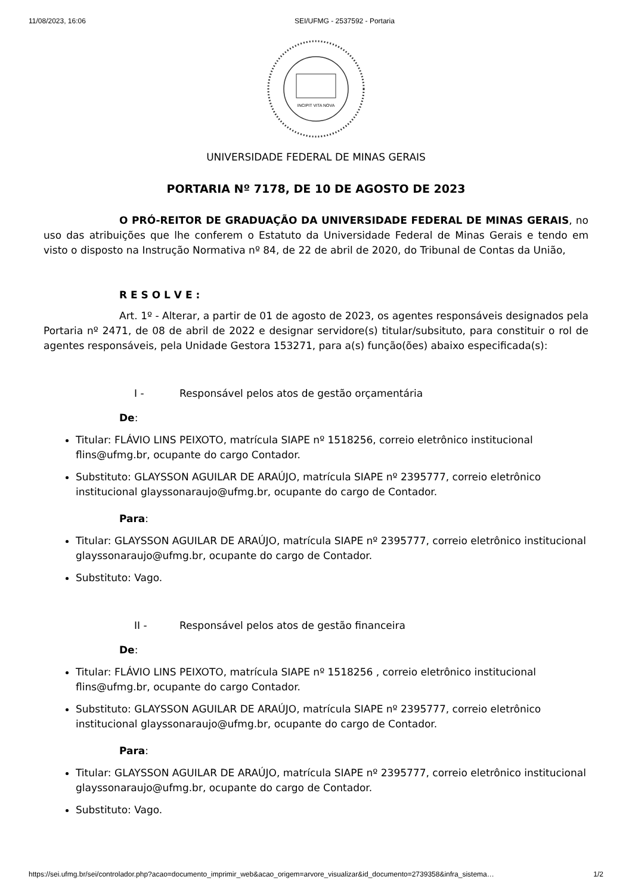11/08/2023, 16:06 SEI/UFMG - 2537592 - Portaria
INCIPIT VITA NOVA
UNIVERSIDADE FEDERAL DE MINAS GERAIS
PORTARIA Nº 7178, DE 10 DE AGOSTO DE 2023
O PRÓ-REITOR DE GRADUAÇÃO DA UNIVERSIDADE FEDERAL DE MINAS GERAIS, no uso das atribuições que lhe conferem o Estatuto da Universidade Federal de Minas Gerais e tendo em visto o disposto na Instrução Normativa nº 84, de 22 de abril de 2020, do Tribunal de Contas da União,
R E S O L V E :
Art. 1º - Alterar, a partir de 01 de agosto de 2023, os agentes responsáveis designados pela Portaria nº 2471, de 08 de abril de 2022 e designar servidore(s) titular/subsituto, para constituir o rol de agentes responsáveis, pela Unidade Gestora 153271, para a(s) função(ões) abaixo especificada(s):
I - Responsável pelos atos de gestão orçamentária
De:
Titular: FLÁVIO LINS PEIXOTO, matrícula SIAPE nº 1518256, correio eletrônico institucional flins@ufmg.br, ocupante do cargo Contador.
Substituto: GLAYSSON AGUILAR DE ARAÚJO, matrícula SIAPE nº 2395777, correio eletrônico institucional glayssonaraujo@ufmg.br, ocupante do cargo de Contador.
Para:
Titular: GLAYSSON AGUILAR DE ARAÚJO, matrícula SIAPE nº 2395777, correio eletrônico institucional glayssonaraujo@ufmg.br, ocupante do cargo de Contador.
Substituto: Vago.
II - Responsável pelos atos de gestão financeira
De:
Titular: FLÁVIO LINS PEIXOTO, matrícula SIAPE nº 1518256 , correio eletrônico institucional flins@ufmg.br, ocupante do cargo Contador.
Substituto: GLAYSSON AGUILAR DE ARAÚJO, matrícula SIAPE nº 2395777, correio eletrônico institucional glayssonaraujo@ufmg.br, ocupante do cargo de Contador.
Para:
Titular: GLAYSSON AGUILAR DE ARAÚJO, matrícula SIAPE nº 2395777, correio eletrônico institucional glayssonaraujo@ufmg.br, ocupante do cargo de Contador.
Substituto: Vago.
https://sei.ufmg.br/sei/controlador.php?acao=documento_imprimir_web&acao_origem=arvore_visualizar&id_documento=2739358&infra_sistema… 1/2